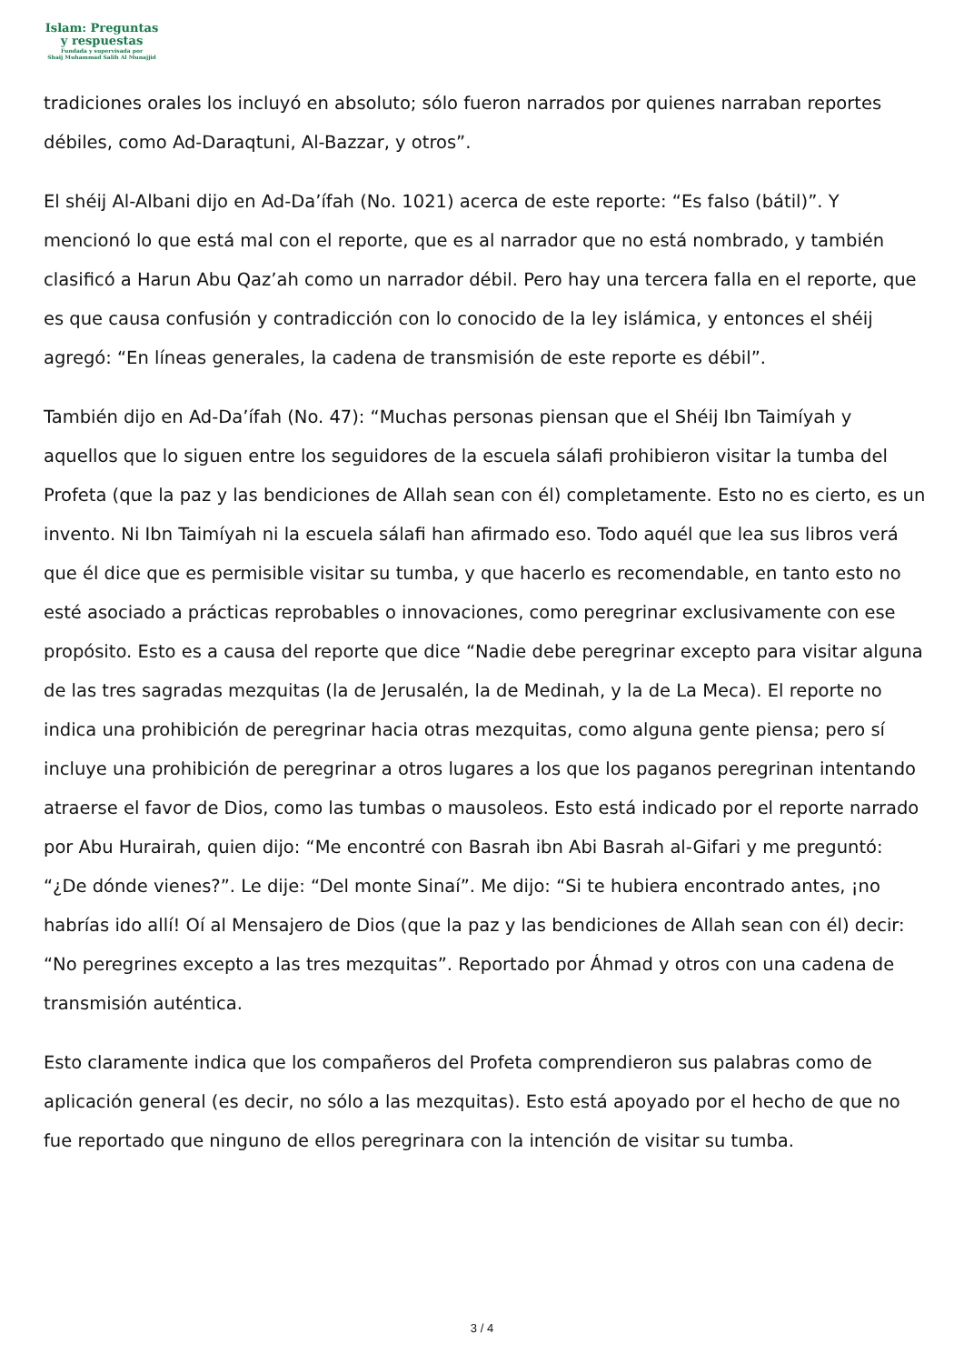Islam: Preguntas
y respuestas
Fundada y supervisada por
Shaij Muhammad Salih Al Munajjid
tradiciones orales los incluyó en absoluto; sólo fueron narrados por quienes narraban reportes débiles, como Ad-Daraqtuni, Al-Bazzar, y otros”.
El shéij Al-Albani dijo en Ad-Da’íf­ah (No. 1021) acerca de este reporte: “Es falso (bátil)”. Y mencionó lo que está mal con el reporte, que es al narrador que no está nombrado, y también clasificó a Harun Abu Qaz’ah como un narrador débil. Pero hay una tercera falla en el reporte, que es que causa confusión y contradicción con lo conocido de la ley islámica, y entonces el shéij agregó: “En líneas generales, la cadena de transmisión de este reporte es débil”.
También dijo en Ad-Da’íf­ah (No. 47): “Muchas personas piensan que el Shéij Ibn Taimíyah y aquellos que lo siguen entre los seguidores de la escuela sálafi prohibieron visitar la tumba del Profeta (que la paz y las bendiciones de Allah sean con él) completamente. Esto no es cierto, es un invento. Ni Ibn Taimíyah ni la escuela sálafi han afirmado eso. Todo aquél que lea sus libros verá que él dice que es permisible visitar su tumba, y que hacerlo es recomendable, en tanto esto no esté asociado a prácticas reprobables o innovaciones, como peregrinar exclusivamente con ese propósito. Esto es a causa del reporte que dice “Nadie debe peregrinar excepto para visitar alguna de las tres sagradas mezquitas (la de Jerusalén, la de Medinah, y la de La Meca). El reporte no indica una prohibición de peregrinar hacia otras mezquitas, como alguna gente piensa; pero sí incluye una prohibición de peregrinar a otros lugares a los que los paganos peregrinan intentando atraerse el favor de Dios, como las tumbas o mausoleos. Esto está indicado por el reporte narrado por Abu Hurairah, quien dijo: “Me encontré con Basrah ibn Abi Basrah al-Gifari y me preguntó: “¿De dónde vienes?”. Le dije: “Del monte Sinaí”. Me dijo: “Si te hubiera encontrado antes, ¡no habrías ido allí! Oí al Mensajero de Dios (que la paz y las bendiciones de Allah sean con él) decir: “No peregrines excepto a las tres mezquitas”. Reportado por Áhmad y otros con una cadena de transmisión auténtica.
Esto claramente indica que los compañeros del Profeta comprendieron sus palabras como de aplicación general (es decir, no sólo a las mezquitas). Esto está apoyado por el hecho de que no fue reportado que ninguno de ellos peregrinara con la intención de visitar su tumba.
3 / 4